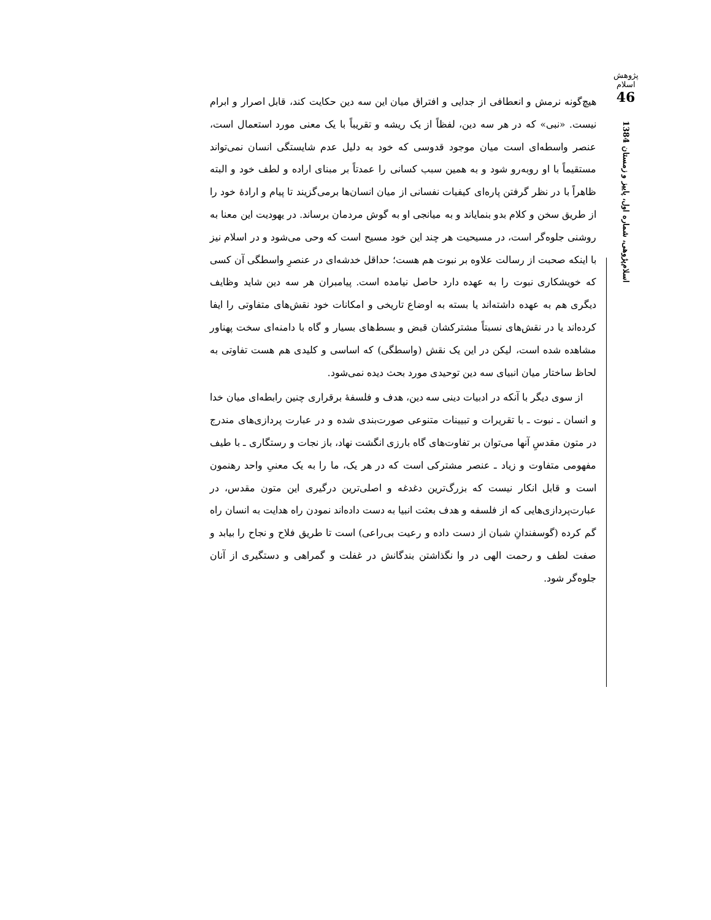پژوهش اسلام
46
اسلام‌پژوهی، شماره اول، پاییز و زمستان 1384
هیچ‌گونه نرمش و انعطافی از جدایی و افتراق میان این سه دین حکایت کند، قابل اصرار و ابرام نیست. «نبی» که در هر سه دین، لفظاً از یک ریشه و تقریباً با یک معنی مورد استعمال است، عنصر واسطه‌ای است میان موجود قدوسی که خود به دلیل عدم شایستگی انسان نمی‌تواند مستقیماً با او روبه‌رو شود و به همین سبب کسانی را عمدتاً بر مبنای اراده و لطف خود و البته ظاهراً با در نظر گرفتن پاره‌ای کیفیات نفسانی از میان انسان‌ها برمی‌گزیند تا پیام و ارادهٔ خود را از طریق سخن و کلام بدو بنمایاند و به میانجی او به گوش مردمان برساند. در یهودیت این معنا به روشنی جلوه‌گر است، در مسیحیت هر چند این خود مسیح است که وحی می‌شود و در اسلام نیز با اینکه صحبت از رسالت علاوه بر نبوت هم هست؛ حداقل خدشه‌ای در عنصرِ واسطگی آن کسی که خویشکاری نبوت را به عهده دارد حاصل نیامده است. پیامبران هر سه دین شاید وظایف دیگری هم به عهده داشته‌اند یا بسته به اوضاع تاریخی و امکانات خود نقش‌های متفاوتی را ایفا کرده‌اند یا در نقش‌های نسبتاً مشترکشان قبض و بسط‌های بسیار و گاه با دامنه‌ای سخت پهناور مشاهده شده است، لیکن در این یک نقش (واسطگی) که اساسی و کلیدی هم هست تفاوتی به لحاظ ساختار میان انبیای سه دین توحیدی مورد بحث دیده نمی‌شود.
از سوی دیگر با آنکه در ادبیات دینی سه دین، هدف و فلسفهٔ برقراری چنین رابطه‌ای میان خدا و انسان ـ نبوت ـ با تقریرات و تبیینات متنوعی صورت‌بندی شده و در عبارت پردازی‌های مندرج در متون مقدسِ آنها می‌توان بر تفاوت‌های گاه بارزی انگشت نهاد، باز نجات و رستگاری ـ با طیف مفهومی متفاوت و زیاد ـ عنصر مشترکی است که در هر یک، ما را به یک معنیِ واحد رهنمون است و قابل انکار نیست که بزرگ‌ترین دغدغه و اصلی‌ترین درگیری این متون مقدس، در عبارت‌پردازی‌هایی که از فلسفه و هدف بعثت انبیا به دست داده‌اند نمودن راه هدایت به انسان راه گم کرده (گوسفندانِ شبان از دست داده و رعیت بی‌راعی) است تا طریق فلاح و نجاح را بیابد و صفت لطف و رحمت الهی در وا نگذاشتن بندگانش در غفلت و گمراهی و دستگیری از آنان جلوه‌گر شود.